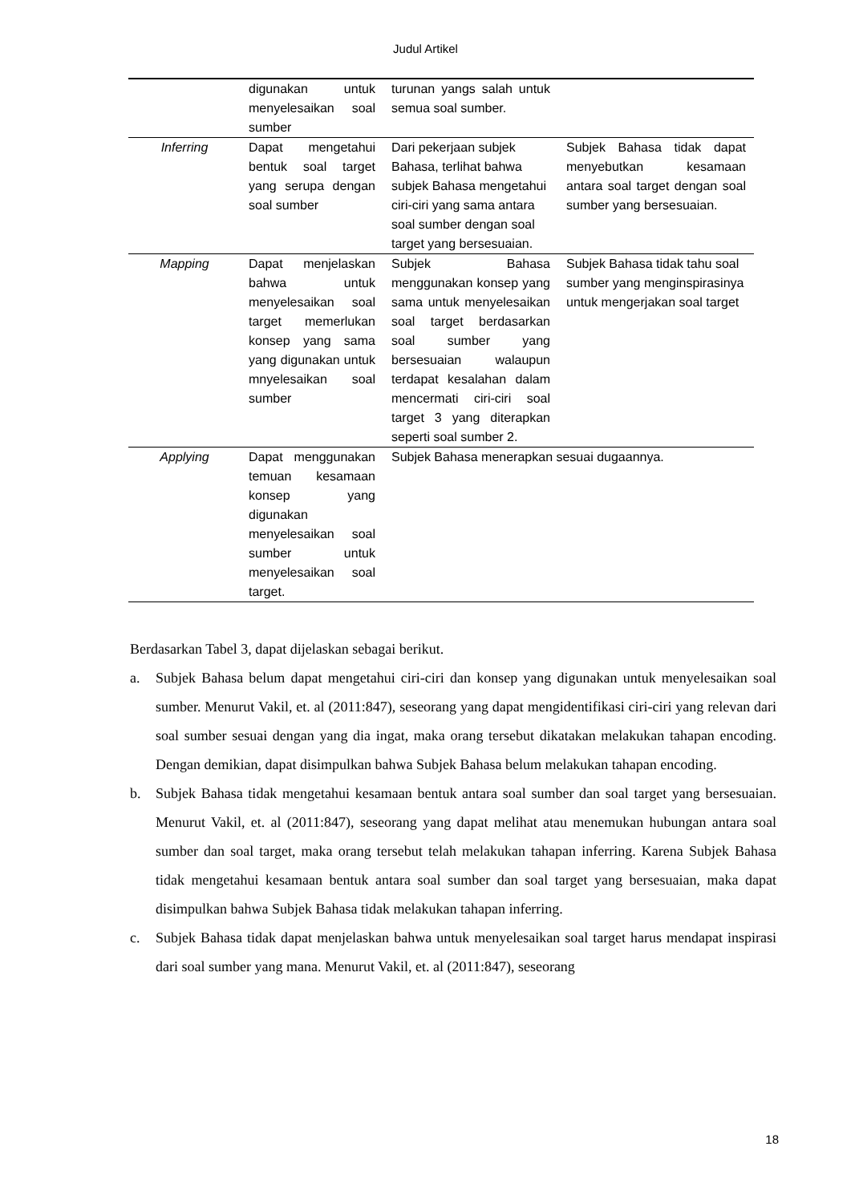Judul Artikel
| | digunakan untuk menyelesaikan soal sumber | turunan yangs salah untuk semua soal sumber. | |
| Inferring | Dapat mengetahui bentuk soal target yang serupa dengan soal sumber | Dari pekerjaan subjek Bahasa, terlihat bahwa subjek Bahasa mengetahui ciri-ciri yang sama antara soal sumber dengan soal target yang bersesuaian. | Subjek Bahasa tidak dapat menyebutkan kesamaan antara soal target dengan soal sumber yang bersesuaian. |
| Mapping | Dapat menjelaskan bahwa untuk menyelesaikan soal target memerlukan konsep yang sama yang digunakan untuk mnyelesaikan soal sumber | Subjek Bahasa menggunakan konsep yang sama untuk menyelesaikan soal target berdasarkan soal sumber yang bersesuaian walaupun terdapat kesalahan dalam mencermati ciri-ciri soal target 3 yang diterapkan seperti soal sumber 2. | Subjek Bahasa tidak tahu soal sumber yang menginspirasinya untuk mengerjakan soal target |
| Applying | Dapat menggunakan temuan kesamaan konsep yang digunakan menyelesaikan soal sumber untuk menyelesaikan soal target. | Subjek Bahasa menerapkan sesuai dugaannya. | |
Berdasarkan Tabel 3, dapat dijelaskan sebagai berikut.
a. Subjek Bahasa belum dapat mengetahui ciri-ciri dan konsep yang digunakan untuk menyelesaikan soal sumber. Menurut Vakil, et. al (2011:847), seseorang yang dapat mengidentifikasi ciri-ciri yang relevan dari soal sumber sesuai dengan yang dia ingat, maka orang tersebut dikatakan melakukan tahapan encoding. Dengan demikian, dapat disimpulkan bahwa Subjek Bahasa belum melakukan tahapan encoding.
b. Subjek Bahasa tidak mengetahui kesamaan bentuk antara soal sumber dan soal target yang bersesuaian. Menurut Vakil, et. al (2011:847), seseorang yang dapat melihat atau menemukan hubungan antara soal sumber dan soal target, maka orang tersebut telah melakukan tahapan inferring. Karena Subjek Bahasa tidak mengetahui kesamaan bentuk antara soal sumber dan soal target yang bersesuaian, maka dapat disimpulkan bahwa Subjek Bahasa tidak melakukan tahapan inferring.
c. Subjek Bahasa tidak dapat menjelaskan bahwa untuk menyelesaikan soal target harus mendapat inspirasi dari soal sumber yang mana. Menurut Vakil, et. al (2011:847), seseorang
18